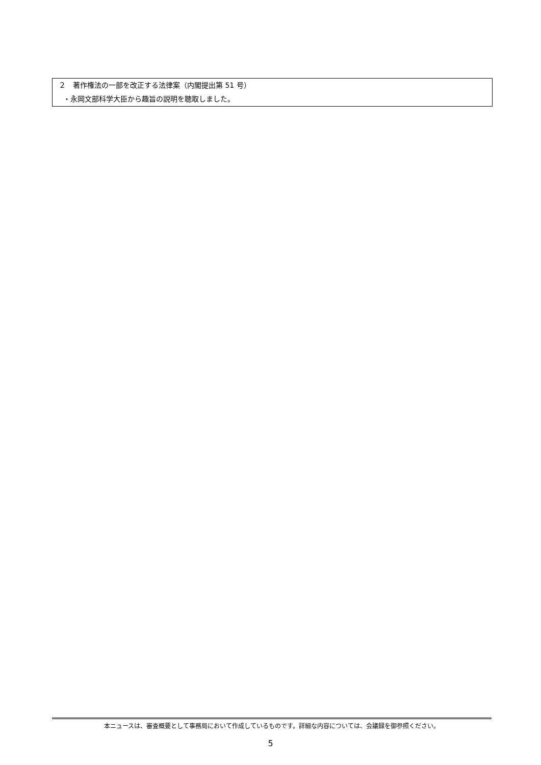２　著作権法の一部を改正する法律案（内閣提出第 51 号）
・永岡文部科学大臣から趣旨の説明を聴取しました。
本ニュースは、審査概要として事務局において作成しているものです。詳細な内容については、会議録を御参照ください。
5